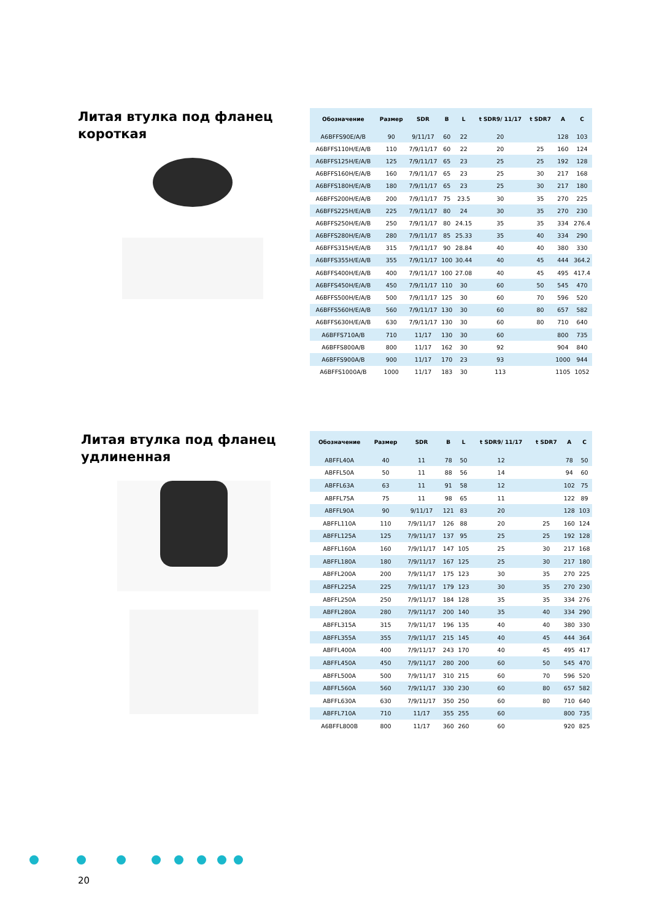Литая втулка под фланец короткая
| Обозначение | Размер | SDR | B | L | t SDR9/ 11/17 | t SDR7 | A | C |
| --- | --- | --- | --- | --- | --- | --- | --- | --- |
| A6BFFS90E/A/B | 90 | 9/11/17 | 60 | 22 | 20 | | 128 | 103 |
| A6BFFS110H/E/A/B | 110 | 7/9/11/17 | 60 | 22 | 20 | 25 | 160 | 124 |
| A6BFFS125H/E/A/B | 125 | 7/9/11/17 | 65 | 23 | 25 | 25 | 192 | 128 |
| A6BFFS160H/E/A/B | 160 | 7/9/11/17 | 65 | 23 | 25 | 30 | 217 | 168 |
| A6BFFS180H/E/A/B | 180 | 7/9/11/17 | 65 | 23 | 25 | 30 | 217 | 180 |
| A6BFFS200H/E/A/B | 200 | 7/9/11/17 | 75 | 23.5 | 30 | 35 | 270 | 225 |
| A6BFFS225H/E/A/B | 225 | 7/9/11/17 | 80 | 24 | 30 | 35 | 270 | 230 |
| A6BFFS250H/E/A/B | 250 | 7/9/11/17 | 80 | 24.15 | 35 | 35 | 334 | 276.4 |
| A6BFFS280H/E/A/B | 280 | 7/9/11/17 | 85 | 25.33 | 35 | 40 | 334 | 290 |
| A6BFFS315H/E/A/B | 315 | 7/9/11/17 | 90 | 28.84 | 40 | 40 | 380 | 330 |
| A6BFFS355H/E/A/B | 355 | 7/9/11/17 | 100 | 30.44 | 40 | 45 | 444 | 364.2 |
| A6BFFS400H/E/A/B | 400 | 7/9/11/17 | 100 | 27.08 | 40 | 45 | 495 | 417.4 |
| A6BFFS450H/E/A/B | 450 | 7/9/11/17 | 110 | 30 | 60 | 50 | 545 | 470 |
| A6BFFS500H/E/A/B | 500 | 7/9/11/17 | 125 | 30 | 60 | 70 | 596 | 520 |
| A6BFFS560H/E/A/B | 560 | 7/9/11/17 | 130 | 30 | 60 | 80 | 657 | 582 |
| A6BFFS630H/E/A/B | 630 | 7/9/11/17 | 130 | 30 | 60 | 80 | 710 | 640 |
| A6BFFS710A/B | 710 | 11/17 | 130 | 30 | 60 | | 800 | 735 |
| A6BFFS800A/B | 800 | 11/17 | 162 | 30 | 92 | | 904 | 840 |
| A6BFFS900A/B | 900 | 11/17 | 170 | 23 | 93 | | 1000 | 944 |
| A6BFFS1000A/B | 1000 | 11/17 | 183 | 30 | 113 | | 1105 | 1052 |
Литая втулка под фланец удлиненная
| Обозначение | Размер | SDR | B | L | t SDR9/ 11/17 | t SDR7 | A | C |
| --- | --- | --- | --- | --- | --- | --- | --- | --- |
| ABFFL40A | 40 | 11 | 78 | 50 | 12 | | 78 | 50 |
| ABFFL50A | 50 | 11 | 88 | 56 | 14 | | 94 | 60 |
| ABFFL63A | 63 | 11 | 91 | 58 | 12 | | 102 | 75 |
| ABFFL75A | 75 | 11 | 98 | 65 | 11 | | 122 | 89 |
| ABFFL90A | 90 | 9/11/17 | 121 | 83 | 20 | | 128 | 103 |
| ABFFL110A | 110 | 7/9/11/17 | 126 | 88 | 20 | 25 | 160 | 124 |
| ABFFL125A | 125 | 7/9/11/17 | 137 | 95 | 25 | 25 | 192 | 128 |
| ABFFL160A | 160 | 7/9/11/17 | 147 | 105 | 25 | 30 | 217 | 168 |
| ABFFL180A | 180 | 7/9/11/17 | 167 | 125 | 25 | 30 | 217 | 180 |
| ABFFL200A | 200 | 7/9/11/17 | 175 | 123 | 30 | 35 | 270 | 225 |
| ABFFL225A | 225 | 7/9/11/17 | 179 | 123 | 30 | 35 | 270 | 230 |
| ABFFL250A | 250 | 7/9/11/17 | 184 | 128 | 35 | 35 | 334 | 276 |
| ABFFL280A | 280 | 7/9/11/17 | 200 | 140 | 35 | 40 | 334 | 290 |
| ABFFL315A | 315 | 7/9/11/17 | 196 | 135 | 40 | 40 | 380 | 330 |
| ABFFL355A | 355 | 7/9/11/17 | 215 | 145 | 40 | 45 | 444 | 364 |
| ABFFL400A | 400 | 7/9/11/17 | 243 | 170 | 40 | 45 | 495 | 417 |
| ABFFL450A | 450 | 7/9/11/17 | 280 | 200 | 60 | 50 | 545 | 470 |
| ABFFL500A | 500 | 7/9/11/17 | 310 | 215 | 60 | 70 | 596 | 520 |
| ABFFL560A | 560 | 7/9/11/17 | 330 | 230 | 60 | 80 | 657 | 582 |
| ABFFL630A | 630 | 7/9/11/17 | 350 | 250 | 60 | 80 | 710 | 640 |
| ABFFL710A | 710 | 11/17 | 355 | 255 | 60 | | 800 | 735 |
| A6BFFL800B | 800 | 11/17 | 360 | 260 | 60 | | 920 | 825 |
20